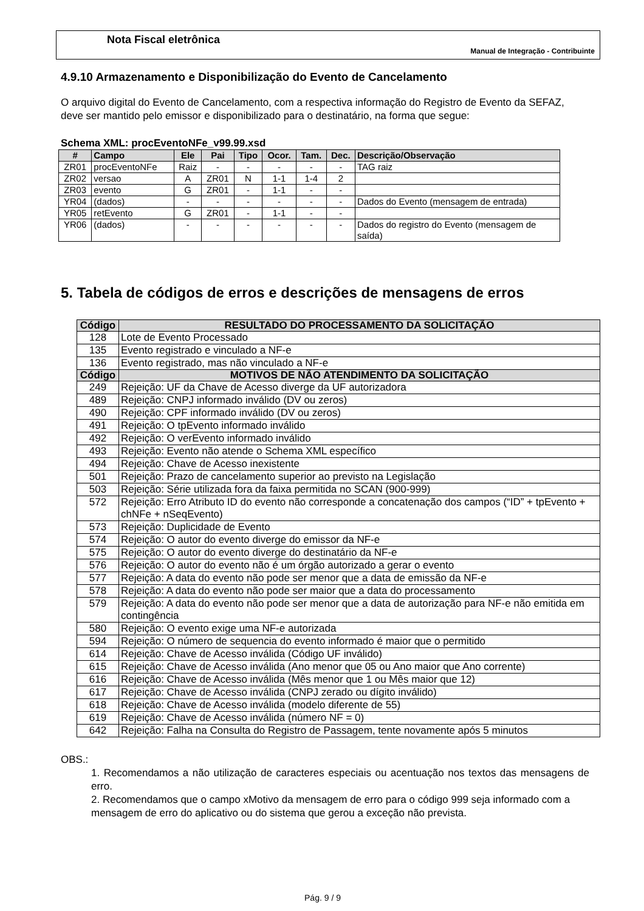Nota Fiscal eletrônica
Manual de Integração - Contribuinte
4.9.10 Armazenamento e Disponibilização do Evento de Cancelamento
O arquivo digital do Evento de Cancelamento, com a respectiva informação do Registro de Evento da SEFAZ, deve ser mantido pelo emissor e disponibilizado para o destinatário, na forma que segue:
Schema XML: procEventoNFe_v99.99.xsd
| # | Campo | Ele | Pai | Tipo | Ocor. | Tam. | Dec. | Descrição/Observação |
| --- | --- | --- | --- | --- | --- | --- | --- | --- |
| ZR01 | procEventoNFe | Raiz | - | - | - | - | - | TAG raiz |
| ZR02 | versao | A | ZR01 | N | 1-1 | 1-4 | 2 | |
| ZR03 | evento | G | ZR01 | - | 1-1 | - | - | |
| YR04 | (dados) | - | - | - | - | - | - | Dados do Evento (mensagem de entrada) |
| YR05 | retEvento | G | ZR01 | - | 1-1 | - | - | |
| YR06 | (dados) | - | - | - | - | - | - | Dados do registro do Evento (mensagem de saída) |
5. Tabela de códigos de erros e descrições de mensagens de erros
| Código | RESULTADO DO PROCESSAMENTO DA SOLICITAÇÃO |
| --- | --- |
| 128 | Lote de Evento Processado |
| 135 | Evento registrado e vinculado a NF-e |
| 136 | Evento registrado, mas não vinculado a NF-e |
| Código | MOTIVOS DE NÃO ATENDIMENTO DA SOLICITAÇÃO |
| 249 | Rejeição: UF da Chave de Acesso diverge da UF autorizadora |
| 489 | Rejeição: CNPJ informado inválido (DV ou zeros) |
| 490 | Rejeição: CPF informado inválido (DV ou zeros) |
| 491 | Rejeição: O tpEvento informado inválido |
| 492 | Rejeição: O verEvento informado inválido |
| 493 | Rejeição: Evento não atende o Schema XML específico |
| 494 | Rejeição: Chave de Acesso inexistente |
| 501 | Rejeição: Prazo de cancelamento superior ao previsto na Legislação |
| 503 | Rejeição: Série utilizada fora da faixa permitida no SCAN (900-999) |
| 572 | Rejeição: Erro Atributo ID do evento não corresponde a concatenação dos campos (“ID” + tpEvento + chNFe + nSeqEvento) |
| 573 | Rejeição: Duplicidade de Evento |
| 574 | Rejeição: O autor do evento diverge do emissor da NF-e |
| 575 | Rejeição: O autor do evento diverge do destinatário da NF-e |
| 576 | Rejeição: O autor do evento não é um órgão autorizado a gerar o evento |
| 577 | Rejeição: A data do evento não pode ser menor que a data de emissão da NF-e |
| 578 | Rejeição: A data do evento não pode ser maior que a data do processamento |
| 579 | Rejeição: A data do evento não pode ser menor que a data de autorização para NF-e não emitida em contingência |
| 580 | Rejeição: O evento exige uma NF-e autorizada |
| 594 | Rejeição: O número de sequencia do evento informado é maior que o permitido |
| 614 | Rejeição: Chave de Acesso inválida (Código UF inválido) |
| 615 | Rejeição: Chave de Acesso inválida (Ano menor que 05 ou Ano maior que Ano corrente) |
| 616 | Rejeição: Chave de Acesso inválida (Mês menor que 1 ou Mês maior que 12) |
| 617 | Rejeição: Chave de Acesso inválida (CNPJ zerado ou dígito inválido) |
| 618 | Rejeição: Chave de Acesso inválida (modelo diferente de 55) |
| 619 | Rejeição: Chave de Acesso inválida (número NF = 0) |
| 642 | Rejeição: Falha na Consulta do Registro de Passagem, tente novamente após 5 minutos |
OBS.:
1. Recomendamos a não utilização de caracteres especiais ou acentuação nos textos das mensagens de erro.
2. Recomendamos que o campo xMotivo da mensagem de erro para o código 999 seja informado com a mensagem de erro do aplicativo ou do sistema que gerou a exceção não prevista.
Pág. 9 / 9